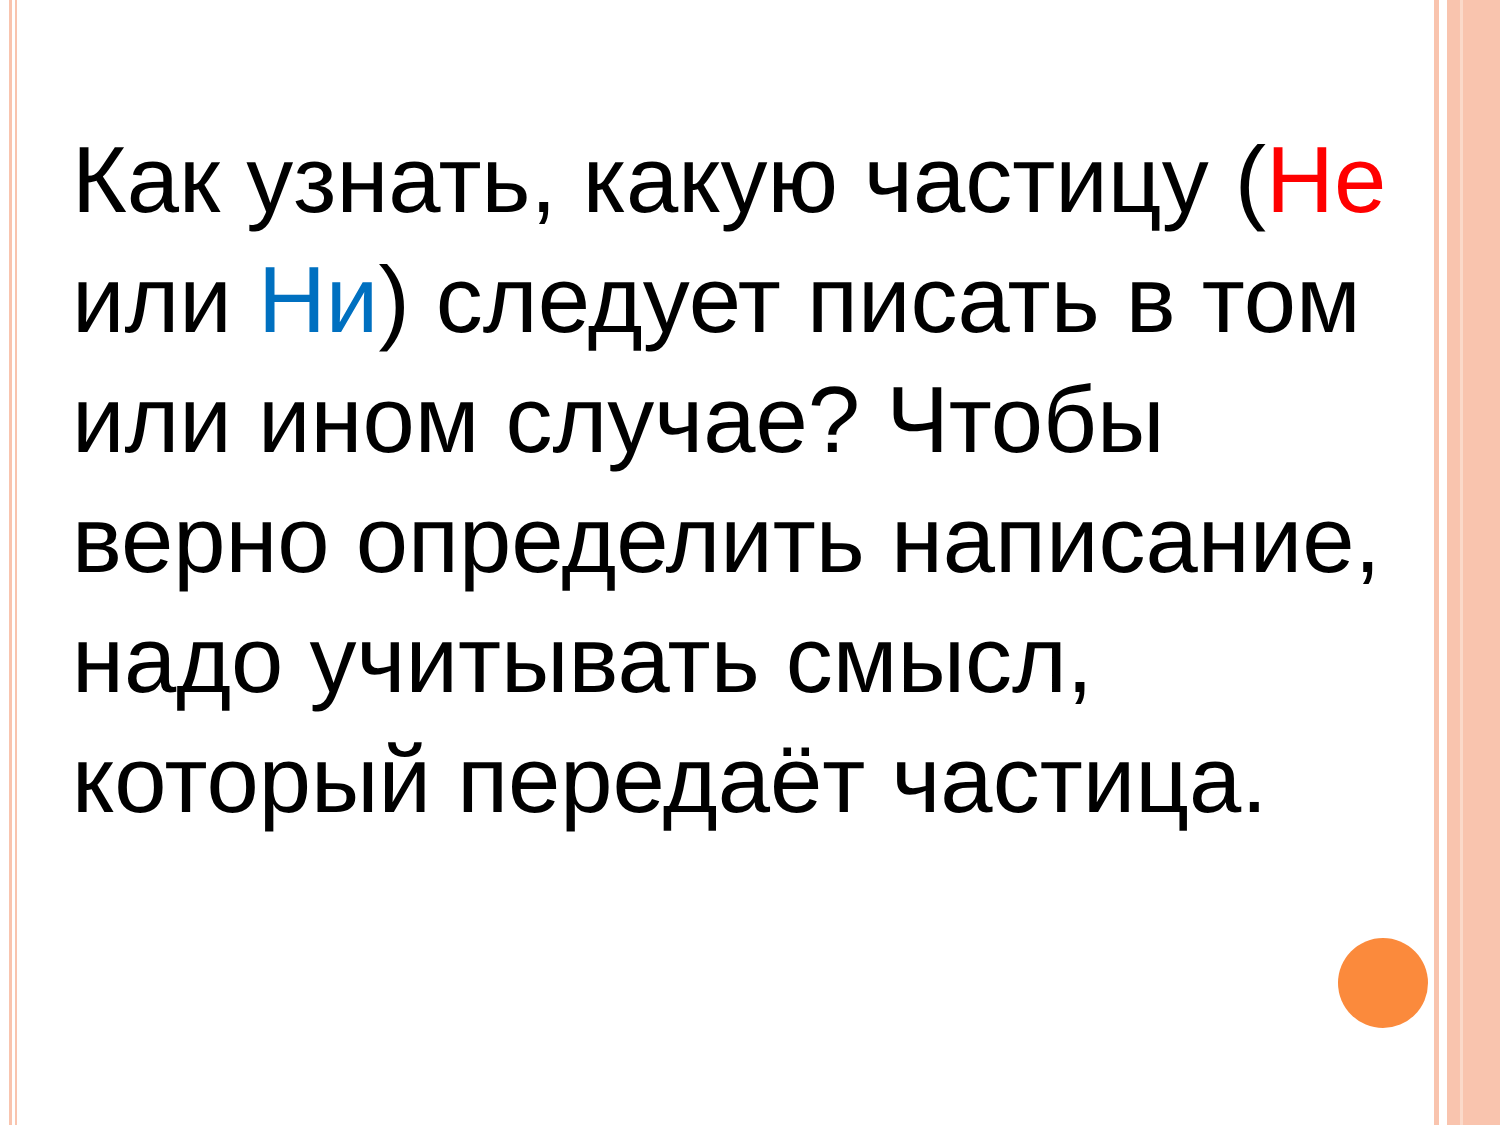Как узнать, какую частицу (Не или Ни) следует писать в том или ином случае? Чтобы верно определить написание, надо учитывать смысл, который передаёт частица.